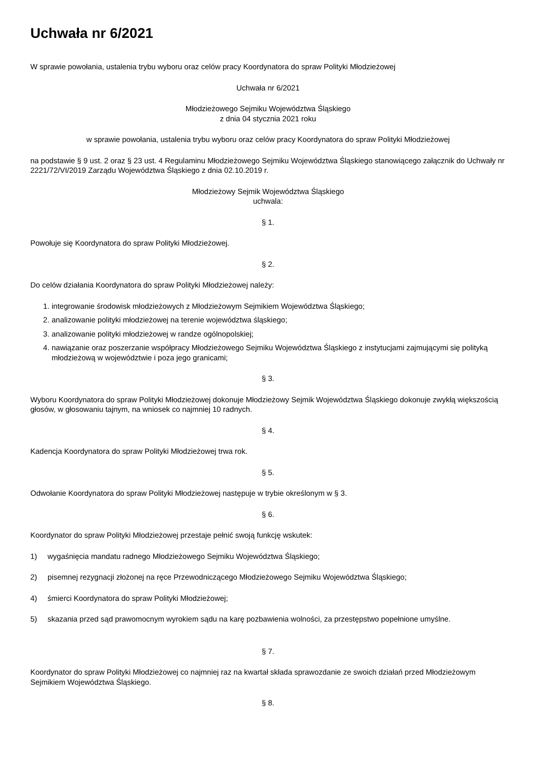Uchwała nr 6/2021
W sprawie powołania, ustalenia trybu wyboru oraz celów pracy Koordynatora do spraw Polityki Młodzieżowej
Uchwała nr 6/2021
Młodzieżowego Sejmiku Województwa Śląskiego
z dnia 04 stycznia 2021 roku
w sprawie powołania, ustalenia trybu wyboru oraz celów pracy Koordynatora do spraw Polityki Młodzieżowej
na podstawie § 9 ust. 2 oraz § 23 ust. 4 Regulaminu Młodzieżowego Sejmiku Województwa Śląskiego stanowiącego załącznik do Uchwały nr 2221/72/VI/2019 Zarządu Województwa Śląskiego z dnia 02.10.2019 r.
Młodzieżowy Sejmik Województwa Śląskiego
uchwala:
§ 1.
Powołuje się Koordynatora do spraw Polityki Młodzieżowej.
§ 2.
Do celów działania Koordynatora do spraw Polityki Młodzieżowej należy:
1. integrowanie środowisk młodzieżowych z Młodzieżowym Sejmikiem Województwa Śląskiego;
2. analizowanie polityki młodzieżowej na terenie województwa śląskiego;
3. analizowanie polityki młodzieżowej w randze ogólnopolskiej;
4. nawiązanie oraz poszerzanie współpracy Młodzieżowego Sejmiku Województwa Śląskiego z instytucjami zajmującymi się polityką młodzieżową w województwie i poza jego granicami;
§ 3.
Wyboru Koordynatora do spraw Polityki Młodzieżowej dokonuje Młodzieżowy Sejmik Województwa Śląskiego dokonuje zwykłą większością głosów, w głosowaniu tajnym, na wniosek co najmniej 10 radnych.
§ 4.
Kadencja Koordynatora do spraw Polityki Młodzieżowej trwa rok.
§ 5.
Odwołanie Koordynatora do spraw Polityki Młodzieżowej następuje w trybie określonym w § 3.
§ 6.
Koordynator do spraw Polityki Młodzieżowej przestaje pełnić swoją funkcję wskutek:
1) wygaśnięcia mandatu radnego Młodzieżowego Sejmiku Województwa Śląskiego;
2) pisemnej rezygnacji złożonej na ręce Przewodniczącego Młodzieżowego Sejmiku Województwa Śląskiego;
4) śmierci Koordynatora do spraw Polityki Młodzieżowej;
5) skazania przed sąd prawomocnym wyrokiem sądu na karę pozbawienia wolności, za przestępstwo popełnione umyślne.
§ 7.
Koordynator do spraw Polityki Młodzieżowej co najmniej raz na kwartał składa sprawozdanie ze swoich działań przed Młodzieżowym Sejmikiem Województwa Śląskiego.
§ 8.